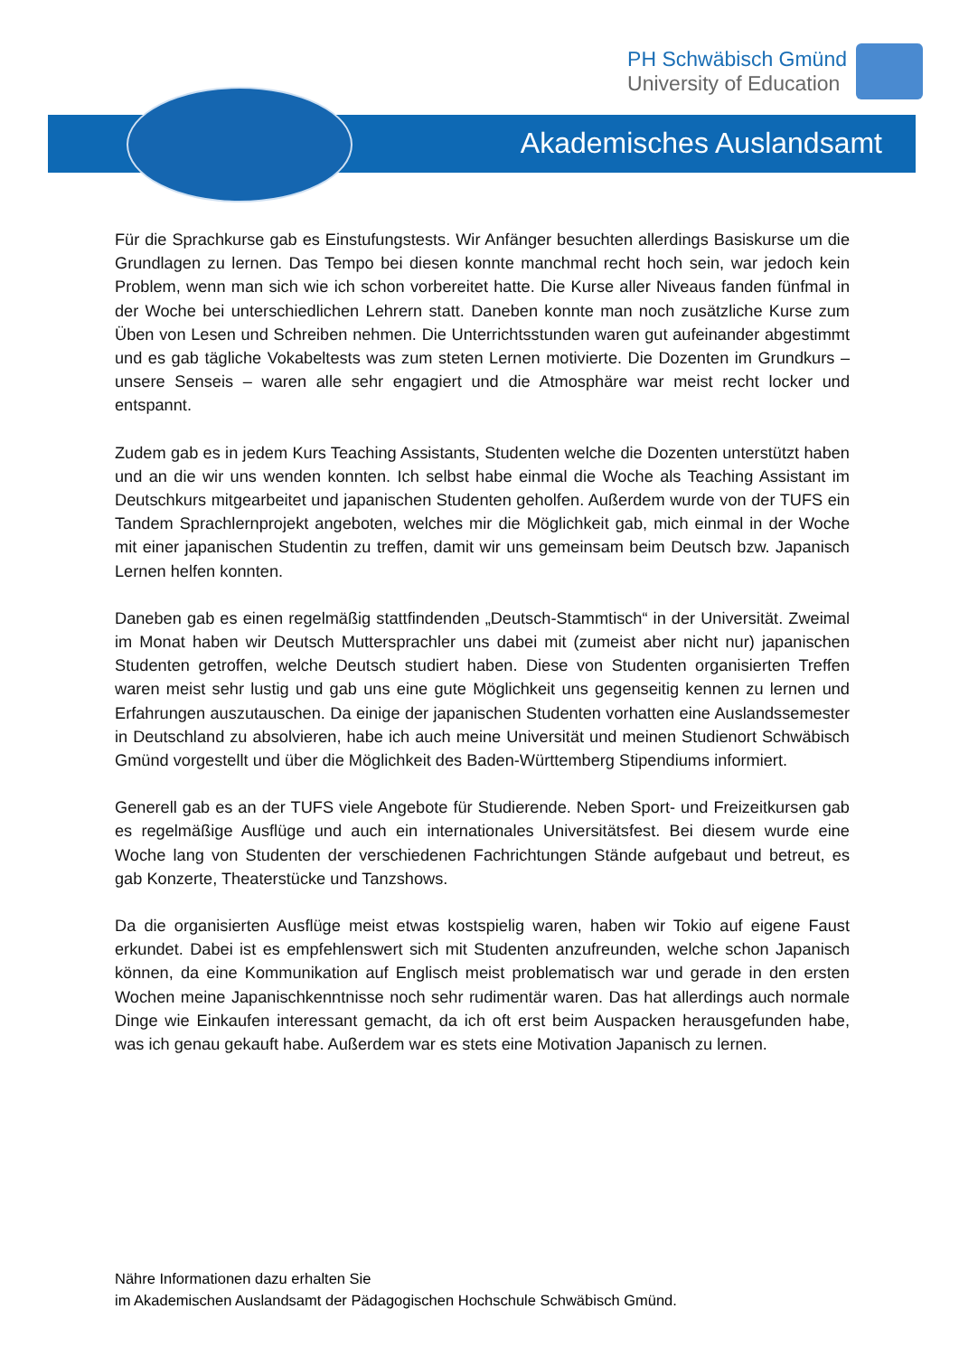PH Schwäbisch Gmünd
University of Education
Akademisches Auslandsamt
Für die Sprachkurse gab es Einstufungstests. Wir Anfänger besuchten allerdings Basiskurse um die Grundlagen zu lernen. Das Tempo bei diesen konnte manchmal recht hoch sein, war jedoch kein Problem, wenn man sich wie ich schon vorbereitet hatte. Die Kurse aller Niveaus fanden fünfmal in der Woche bei unterschiedlichen Lehrern statt. Daneben konnte man noch zusätzliche Kurse zum Üben von Lesen und Schreiben nehmen. Die Unterrichtsstunden waren gut aufeinander abgestimmt und es gab tägliche Vokabeltests was zum steten Lernen motivierte. Die Dozenten im Grundkurs – unsere Senseis – waren alle sehr engagiert und die Atmosphäre war meist recht locker und entspannt.
Zudem gab es in jedem Kurs Teaching Assistants, Studenten welche die Dozenten unterstützt haben und an die wir uns wenden konnten. Ich selbst habe einmal die Woche als Teaching Assistant im Deutschkurs mitgearbeitet und japanischen Studenten geholfen. Außerdem wurde von der TUFS ein Tandem Sprachlernprojekt angeboten, welches mir die Möglichkeit gab, mich einmal in der Woche mit einer japanischen Studentin zu treffen, damit wir uns gemeinsam beim Deutsch bzw. Japanisch Lernen helfen konnten.
Daneben gab es einen regelmäßig stattfindenden „Deutsch-Stammtisch“ in der Universität. Zweimal im Monat haben wir Deutsch Muttersprachler uns dabei mit (zumeist aber nicht nur) japanischen Studenten getroffen, welche Deutsch studiert haben. Diese von Studenten organisierten Treffen waren meist sehr lustig und gab uns eine gute Möglichkeit uns gegenseitig kennen zu lernen und Erfahrungen auszutauschen. Da einige der japanischen Studenten vorhatten eine Auslandssemester in Deutschland zu absolvieren, habe ich auch meine Universität und meinen Studienort Schwäbisch Gmünd vorgestellt und über die Möglichkeit des Baden-Württemberg Stipendiums informiert.
Generell gab es an der TUFS viele Angebote für Studierende. Neben Sport- und Freizeitkursen gab es regelmäßige Ausflüge und auch ein internationales Universitätsfest. Bei diesem wurde eine Woche lang von Studenten der verschiedenen Fachrichtungen Stände aufgebaut und betreut, es gab Konzerte, Theaterstücke und Tanzshows.
Da die organisierten Ausflüge meist etwas kostspielig waren, haben wir Tokio auf eigene Faust erkundet. Dabei ist es empfehlenswert sich mit Studenten anzufreunden, welche schon Japanisch können, da eine Kommunikation auf Englisch meist problematisch war und gerade in den ersten Wochen meine Japanischkenntnisse noch sehr rudimentär waren. Das hat allerdings auch normale Dinge wie Einkaufen interessant gemacht, da ich oft erst beim Auspacken herausgefunden habe, was ich genau gekauft habe. Außerdem war es stets eine Motivation Japanisch zu lernen.
Nähre Informationen dazu erhalten Sie
im Akademischen Auslandsamt der Pädagogischen Hochschule Schwäbisch Gmünd.